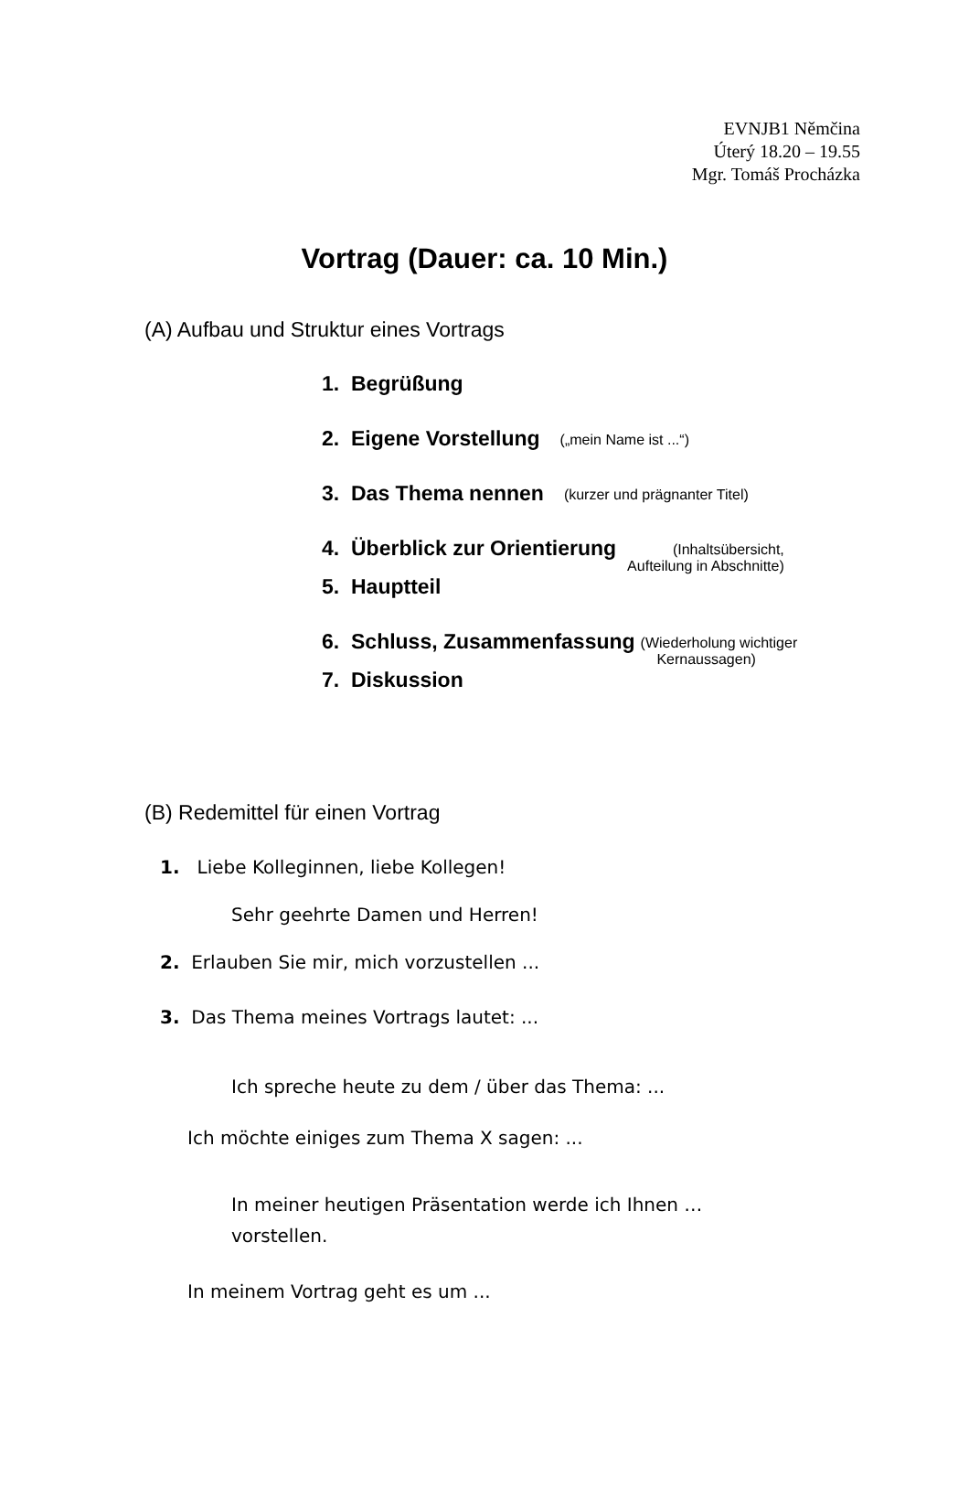EVNJB1 Němčina
Úterý 18.20 – 19.55
Mgr. Tomáš Procházka
Vortrag (Dauer: ca. 10 Min.)
(A) Aufbau und Struktur eines Vortrags
1. Begrüßung
2. Eigene Vorstellung („mein Name ist ...“)
3. Das Thema nennen (kurzer und prägnanter Titel)
4. Überblick zur Orientierung (Inhaltsübersicht,
Aufteilung in Abschnitte)
5. Hauptteil
6. Schluss, Zusammenfassung (Wiederholung wichtiger
Kernaussagen)
7. Diskussion
(B) Redemittel für einen Vortrag
1. Liebe Kolleginnen, liebe Kollegen!
Sehr geehrte Damen und Herren!
2. Erlauben Sie mir, mich vorzustellen ...
3. Das Thema meines Vortrags lautet: ...
Ich spreche heute zu dem / über das Thema: ...
Ich möchte einiges zum Thema X sagen: ...
In meiner heutigen Präsentation werde ich Ihnen …
vorstellen.
In meinem Vortrag geht es um ...